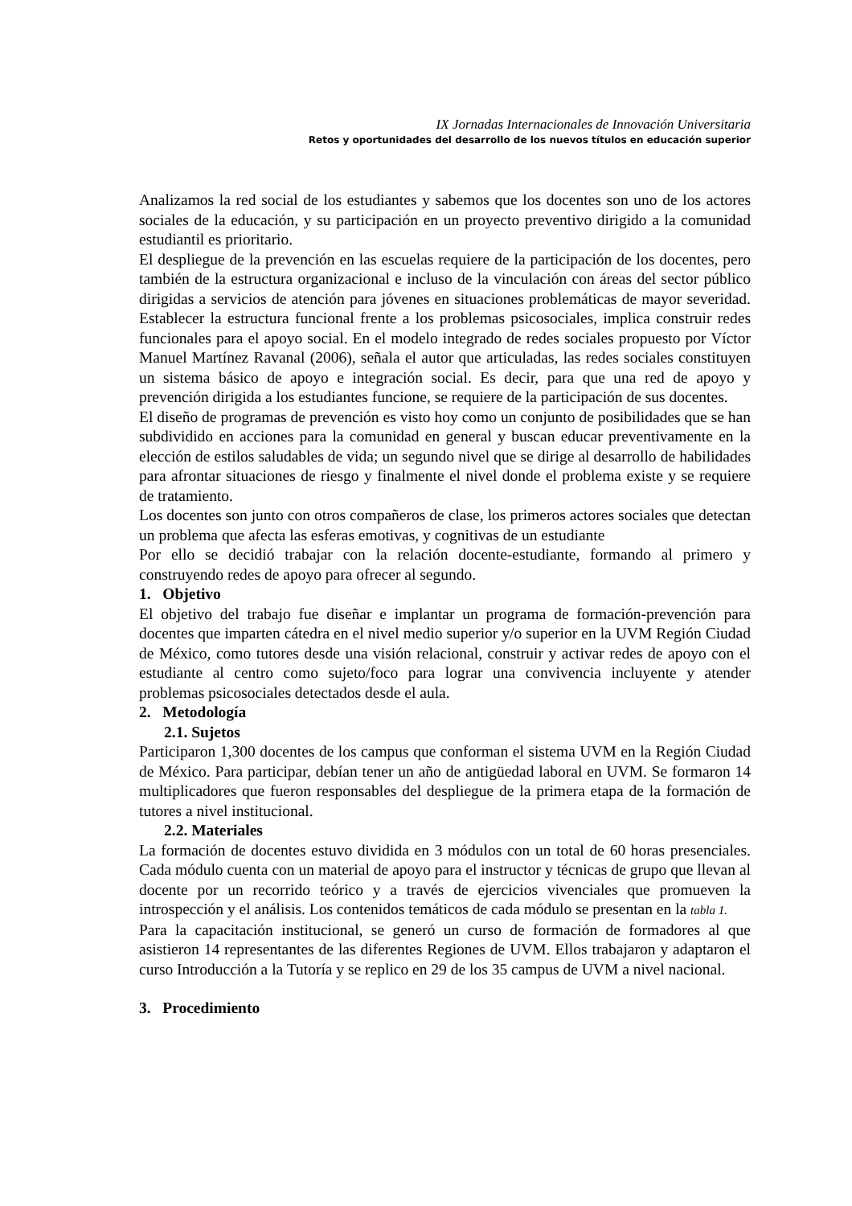IX Jornadas Internacionales de Innovación Universitaria
Retos y oportunidades del desarrollo de los nuevos títulos en educación superior
Analizamos la red social de los estudiantes y sabemos que los docentes son uno de los actores sociales de la educación, y su participación en un proyecto preventivo dirigido a la comunidad estudiantil es prioritario.
El despliegue de la prevención en las escuelas requiere de la participación de los docentes, pero también de la estructura organizacional e incluso de la vinculación con áreas del sector público dirigidas a servicios de atención para jóvenes en situaciones problemáticas de mayor severidad. Establecer la estructura funcional frente a los problemas psicosociales, implica construir redes funcionales para el apoyo social. En el modelo integrado de redes sociales propuesto por Víctor Manuel Martínez Ravanal (2006), señala el autor que articuladas, las redes sociales constituyen un sistema básico de apoyo e integración social. Es decir, para que una red de apoyo y prevención dirigida a los estudiantes funcione, se requiere de la participación de sus docentes.
El diseño de programas de prevención es visto hoy como un conjunto de posibilidades que se han subdividido en acciones para la comunidad en general y buscan educar preventivamente en la elección de estilos saludables de vida; un segundo nivel que se dirige al desarrollo de habilidades para afrontar situaciones de riesgo y finalmente el nivel donde el problema existe y se requiere de tratamiento.
Los docentes son junto con otros compañeros de clase, los primeros actores sociales que detectan un problema que afecta las esferas emotivas, y cognitivas de un estudiante
Por ello se decidió trabajar con la relación docente-estudiante, formando al primero y construyendo redes de apoyo para ofrecer al segundo.
1. Objetivo
El objetivo del trabajo fue diseñar e implantar un programa de formación-prevención para docentes que imparten cátedra en el nivel medio superior y/o superior en la UVM Región Ciudad de México, como tutores desde una visión relacional, construir y activar redes de apoyo con el estudiante al centro como sujeto/foco para lograr una convivencia incluyente y atender problemas psicosociales detectados desde el aula.
2. Metodología
2.1. Sujetos
Participaron 1,300 docentes de los campus que conforman el sistema UVM en la Región Ciudad de México. Para participar, debían tener un año de antigüedad laboral en UVM. Se formaron 14 multiplicadores que fueron responsables del despliegue de la primera etapa de la formación de tutores a nivel institucional.
2.2. Materiales
La formación de docentes estuvo dividida en 3 módulos con un total de 60 horas presenciales. Cada módulo cuenta con un material de apoyo para el instructor y técnicas de grupo que llevan al docente por un recorrido teórico y a través de ejercicios vivenciales que promueven la introspección y el análisis. Los contenidos temáticos de cada módulo se presentan en la tabla 1.
Para la capacitación institucional, se generó un curso de formación de formadores al que asistieron 14 representantes de las diferentes Regiones de UVM. Ellos trabajaron y adaptaron el curso Introducción a la Tutoría y se replico en 29 de los 35 campus de UVM a nivel nacional.
3. Procedimiento